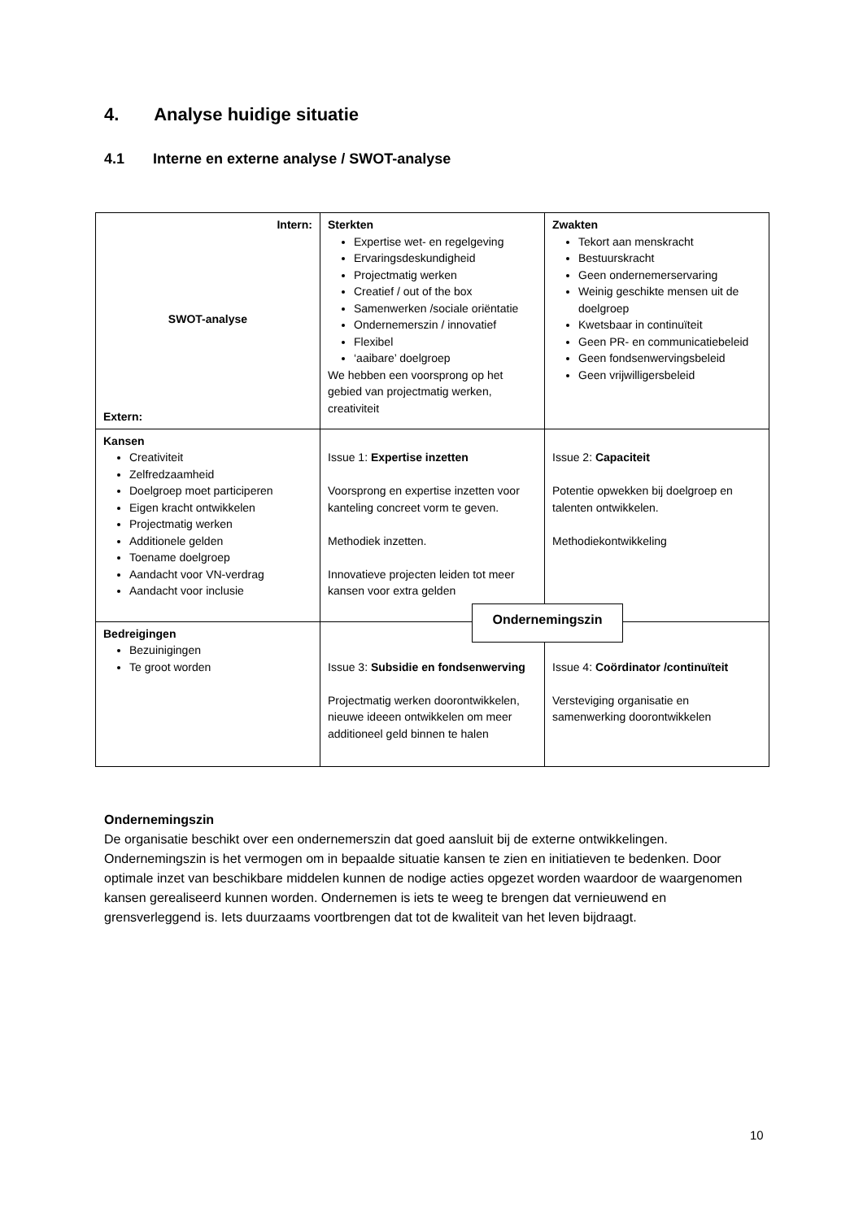4. Analyse huidige situatie
4.1 Interne en externe analyse / SWOT-analyse
| Intern: SWOT-analyse Extern: | Sterkten Expertise wet- en regelgeving Ervaringsdeskundigheid Projectmatig werken Creatief / out of the box Samenwerken /sociale oriëntatie Ondernemerszin / innovatief Flexibel ‘aaibare’ doelgroep We hebben een voorsprong op het gebied van projectmatig werken, creativiteit | Zwakten Tekort aan menskracht Bestuurskracht Geen ondernemerservaring Weinig geschikte mensen uit de doelgroep Kwetsbaar in continuïteit Geen PR- en communicatiebeleid Geen fondsenwervingsbeleid Geen vrijwilligersbeleid |
| Kansen Creativiteit Zelfredzaamheid Doelgroep moet participeren Eigen kracht ontwikkelen Projectmatig werken Additionele gelden Toename doelgroep Aandacht voor VN-verdrag Aandacht voor inclusie | Issue 1: Expertise inzetten Voorsprong en expertise inzetten voor kanteling concreet vorm te geven. Methodiek inzetten. Innovatieve projecten leiden tot meer kansen voor extra gelden | Issue 2: Capaciteit Potentie opwekken bij doelgroep en talenten ontwikkelen. Methodiekontwikkeling |
| Bedreigingen Bezuinigingen Te groot worden | Issue 3: Subsidie en fondsenwerving Projectmatig werken doorontwikkelen, nieuwe ideeen ontwikkelen om meer additioneel geld binnen te halen | Issue 4: Coördinator /continuïteit Versteviging organisatie en samenwerking doorontwikkelen |
Ondernemingszin
Ondernemingszin
De organisatie beschikt over een ondernemerszin dat goed aansluit bij de externe ontwikkelingen. Ondernemingszin is het vermogen om in bepaalde situatie kansen te zien en initiatieven te bedenken. Door optimale inzet van beschikbare middelen kunnen de nodige acties opgezet worden waardoor de waargenomen kansen gerealiseerd kunnen worden. Ondernemen is iets te weeg te brengen dat vernieuwend en grensverleggend is. Iets duurzaams voortbrengen dat tot de kwaliteit van het leven bijdraagt.
10